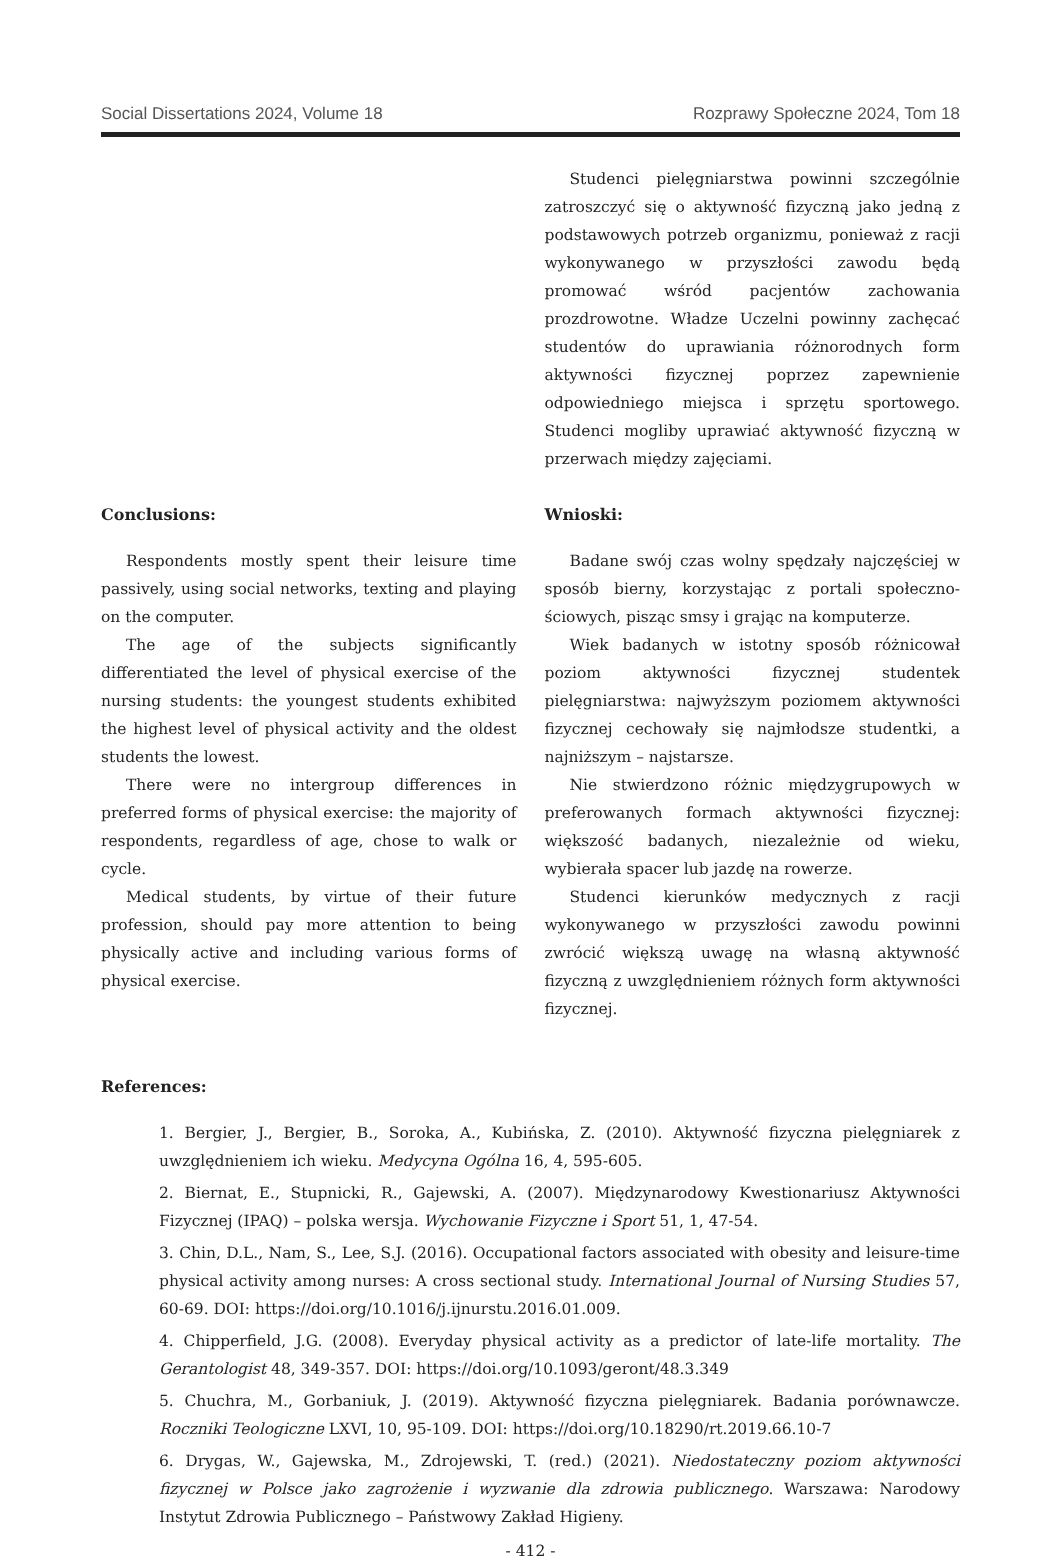Social Dissertations 2024, Volume 18 Rozprawy Społeczne 2024, Tom 18
Studenci pielęgniarstwa powinni szczególnie zatroszczyć się o aktywność fizyczną jako jedną z podstawowych potrzeb organizmu, ponieważ z racji wykonywanego w przyszłości zawodu będą promować wśród pacjentów zachowania prozdrowotne. Władze Uczelni powinny zachęcać studentów do uprawiania różnorodnych form aktywności fizycznej poprzez zapewnienie odpowiedniego miejsca i sprzętu sportowego. Studenci mogliby uprawiać aktywność fizyczną w przerwach między zajęciami.
Conclusions:
Respondents mostly spent their leisure time passively, using social networks, texting and playing on the computer.
The age of the subjects significantly differentiated the level of physical exercise of the nursing students: the youngest students exhibited the highest level of physical activity and the oldest students the lowest.
There were no intergroup differences in preferred forms of physical exercise: the majority of respondents, regardless of age, chose to walk or cycle.
Medical students, by virtue of their future profession, should pay more attention to being physically active and including various forms of physical exercise.
Wnioski:
Badane swój czas wolny spędzały najczęściej w sposób bierny, korzystając z portali społeczno-ściowych, pisząc smsy i grając na komputerze.
Wiek badanych w istotny sposób różnicował poziom aktywności fizycznej studentek pielęgniarstwa: najwyższym poziomem aktywności fizycznej cechowały się najmłodsze studentki, a najniższym – najstarsze.
Nie stwierdzono różnic międzygrupowych w preferowanych formach aktywności fizycznej: większość badanych, niezależnie od wieku, wybierała spacer lub jazdę na rowerze.
Studenci kierunków medycznych z racji wykonywanego w przyszłości zawodu powinni zwrócić większą uwagę na własną aktywność fizyczną z uwzględnieniem różnych form aktywności fizycznej.
References:
1. Bergier, J., Bergier, B., Soroka, A., Kubińska, Z. (2010). Aktywność fizyczna pielęgniarek z uwzględnieniem ich wieku. Medycyna Ogólna 16, 4, 595-605.
2. Biernat, E., Stupnicki, R., Gajewski, A. (2007). Międzynarodowy Kwestionariusz Aktywności Fizycznej (IPAQ) – polska wersja. Wychowanie Fizyczne i Sport 51, 1, 47-54.
3. Chin, D.L., Nam, S., Lee, S.J. (2016). Occupational factors associated with obesity and leisure-time physical activity among nurses: A cross sectional study. International Journal of Nursing Studies 57, 60-69. DOI: https://doi.org/10.1016/j.ijnurstu.2016.01.009.
4. Chipperfield, J.G. (2008). Everyday physical activity as a predictor of late-life mortality. The Gerantologist 48, 349-357. DOI: https://doi.org/10.1093/geront/48.3.349
5. Chuchra, M., Gorbaniuk, J. (2019). Aktywność fizyczna pielęgniarek. Badania porównawcze. Roczniki Teologiczne LXVI, 10, 95-109. DOI: https://doi.org/10.18290/rt.2019.66.10-7
6. Drygas, W., Gajewska, M., Zdrojewski, T. (red.) (2021). Niedostateczny poziom aktywności fizycznej w Polsce jako zagrożenie i wyzwanie dla zdrowia publicznego. Warszawa: Narodowy Instytut Zdrowia Publicznego – Państwowy Zakład Higieny.
- 412 -